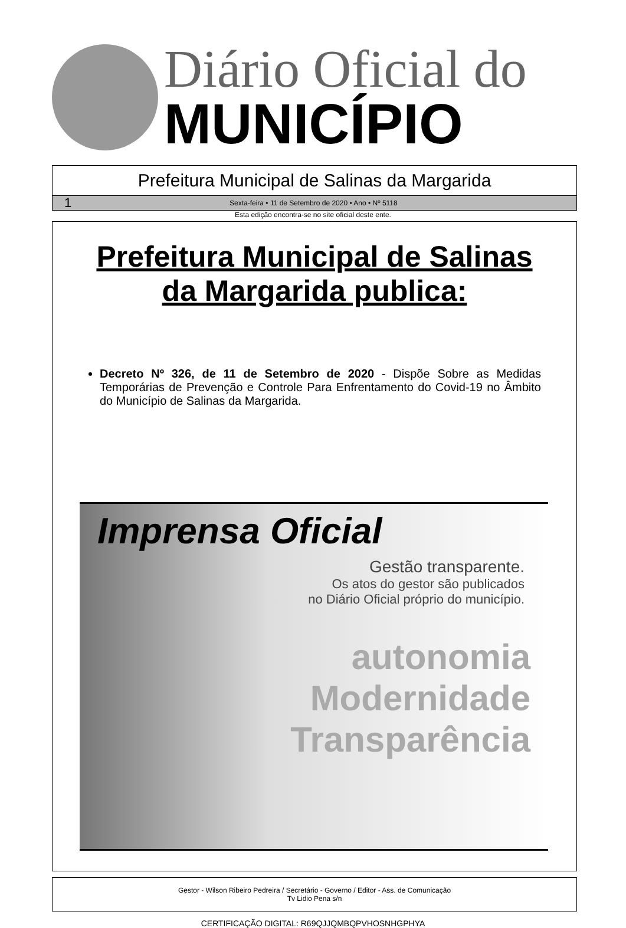Diário Oficial do
MUNICÍPIO
Prefeitura Municipal de Salinas da Margarida
1 Sexta-feira • 11 de Setembro de 2020 • Ano • Nº 5118
Esta edição encontra-se no site oficial deste ente.
Prefeitura Municipal de Salinas da Margarida publica:
Decreto Nº 326, de 11 de Setembro de 2020 - Dispõe Sobre as Medidas Temporárias de Prevenção e Controle Para Enfrentamento do Covid-19 no Âmbito do Município de Salinas da Margarida.
Imprensa Oficial
Gestão transparente.
Os atos do gestor são publicados
no Diário Oficial próprio do município.
autonomia
Modernidade
Transparência
Gestor - Wilson Ribeiro Pedreira / Secretário - Governo / Editor - Ass. de Comunicação
Tv Lidio Pena s/n
CERTIFICAÇÃO DIGITAL: R69QJJQMBQPVHOSNHGPHYA